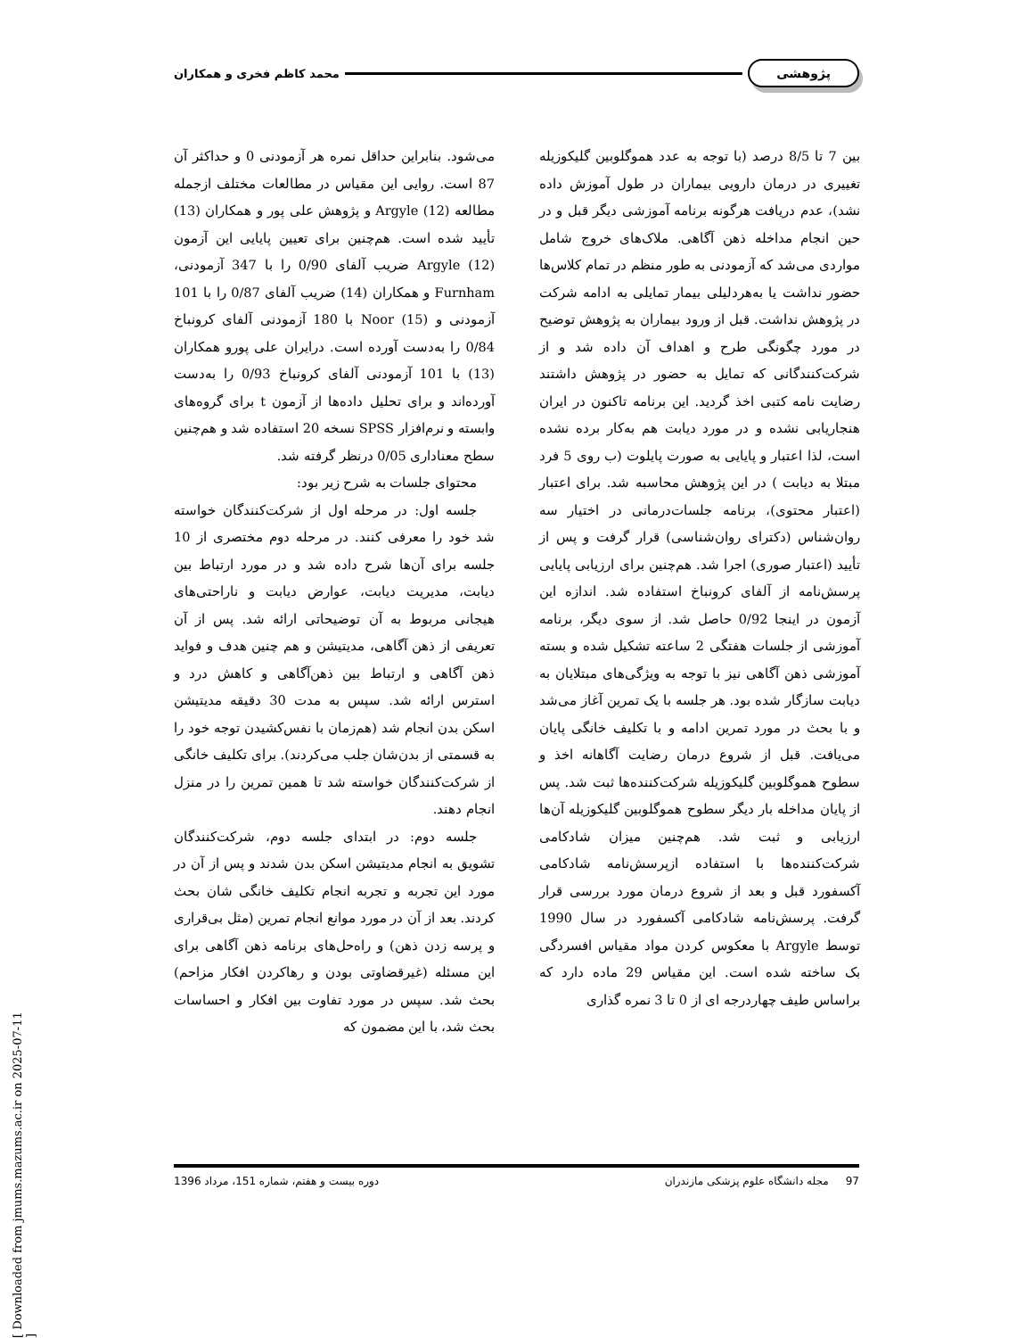پژوهشی محمد کاظم فخری و همکاران
بین 7 تا 8/5 درصد (با توجه به عدد هموگلوبین گلیکوزیله تغییری در درمان دارویی بیماران در طول آموزش داده نشد)، عدم دریافت هرگونه برنامه آموزشی دیگر قبل و در حین انجام مداخله ذهن آگاهی. ملاک‌های خروج شامل مواردی می‌شد که آزمودنی به طور منظم در تمام کلاس‌ها حضور نداشت یا به‌هردلیلی بیمار تمایلی به ادامه شرکت در پژوهش نداشت. قبل از ورود بیماران به پژوهش توضیح در مورد چگونگی طرح و اهداف آن داده شد و از شرکت‌کنندگانی که تمایل به حضور در پژوهش داشتند رضایت نامه کتبی اخذ گردید. این برنامه تاکنون در ایران هنجاریابی نشده و در مورد دیابت هم به‌کار برده نشده است، لذا اعتبار و پایایی به صورت پایلوت (ب روی 5 فرد مبتلا به دیابت ) در این پژوهش محاسبه شد. برای اعتبار (اعتبار محتوی)، برنامه جلسات‌درمانی در اختیار سه روان‌شناس (دکترای روان‌شناسی) قرار گرفت و پس از تأیید (اعتبار صوری) اجرا شد. هم‌چنین برای ارزیابی پایایی پرسش‌نامه از آلفای کرونباخ استفاده شد. اندازه این آزمون در اینجا 0/92 حاصل شد. از سوی دیگر، برنامه آموزشی از جلسات هفتگی 2 ساعته تشکیل شده و بسته آموزشی ذهن آگاهی نیز با توجه به ویژگی‌های مبتلایان به دیابت سازگار شده بود. هر جلسه با یک تمرین آغاز می‌شد و با بحث در مورد تمرین ادامه و با تکلیف خانگی پایان می‌یافت. قبل از شروع درمان رضایت آگاهانه اخذ و سطوح هموگلوبین گلیکوزیله شرکت‌کننده‌ها ثبت شد. پس از پایان مداخله بار دیگر سطوح هموگلوبین گلیکوزیله آن‌ها ارزیابی و ثبت شد. هم‌چنین میزان شادکامی شرکت‌کننده‌ها با استفاده ازپرسش‌نامه شادکامی آکسفورد قبل و بعد از شروع درمان مورد بررسی قرار گرفت. پرسش‌نامه شادکامی آکسفورد در سال 1990 توسط Argyle با معکوس کردن مواد مقیاس افسردگی بک ساخته شده است. این مقیاس 29 ماده دارد که براساس طیف چهاردرجه ای از 0 تا 3 نمره گذاری
می‌شود. بنابراین حداقل نمره هر آزمودنی 0 و حداکثر آن 87 است. روایی این مقیاس در مطالعات مختلف ازجمله مطالعه Argyle (12) و پژوهش علی پور و همکاران (13) تأیید شده است. هم‌چنین برای تعیین پایایی این آزمون Argyle (12) ضریب آلفای 0/90 را با 347 آزمودنی، Furnham و همکاران (14) ضریب آلفای 0/87 را با 101 آزمودنی و Noor (15) با 180 آزمودنی آلفای کرونباخ 0/84 را به‌دست آورده است. درایران علی پورو همکاران (13) با 101 آزمودنی آلفای کرونباخ 0/93 را به‌دست آورده‌اند و برای تحلیل داده‌ها از آزمون t برای گروه‌های وابسته و نرم‌افزار SPSS نسخه 20 استفاده شد و هم‌چنین سطح معناداری 0/05 درنظر گرفته شد.
محتوای جلسات به شرح زیر بود:
جلسه اول: در مرحله اول از شرکت‌کنندگان خواسته شد خود را معرفی کنند. در مرحله دوم مختصری از 10 جلسه برای آن‌ها شرح داده شد و در مورد ارتباط بین دیابت، مدیریت دیابت، عوارض دیابت و ناراحتی‌های هیجانی مربوط به آن توضیحاتی ارائه شد. پس از آن تعریفی از ذهن آگاهی، مدیتیشن و هم چنین هدف و فواید ذهن آگاهی و ارتباط بین ذهن‌آگاهی و کاهش درد و استرس ارائه شد. سپس به مدت 30 دقیقه مدیتیشن اسکن بدن انجام شد (هم‌زمان با نفس‌کشیدن توجه خود را به قسمتی از بدن‌شان جلب می‌کردند). برای تکلیف خانگی از شرکت‌کنندگان خواسته شد تا همین تمرین را در منزل انجام دهند.
جلسه دوم: در ابتدای جلسه دوم، شرکت‌کنندگان تشویق به انجام مدیتیشن اسکن بدن شدند و پس از آن در مورد این تجربه و تجربه انجام تکلیف خانگی شان بحث کردند. بعد از آن در مورد موانع انجام تمرین (مثل بی‌قراری و پرسه زدن ذهن) و راه‌حل‌های برنامه ذهن آگاهی برای این مسئله (غیرقضاوتی بودن و رهاکردن افکار مزاحم) بحث شد. سپس در مورد تفاوت بین افکار و احساسات بحث شد، با این مضمون که
97 مجله دانشگاه علوم پزشکی مازندران دوره بیست و هفتم، شماره 151، مرداد 1396
[ Downloaded from jmums.mazums.ac.ir on 2025-07-11 ]